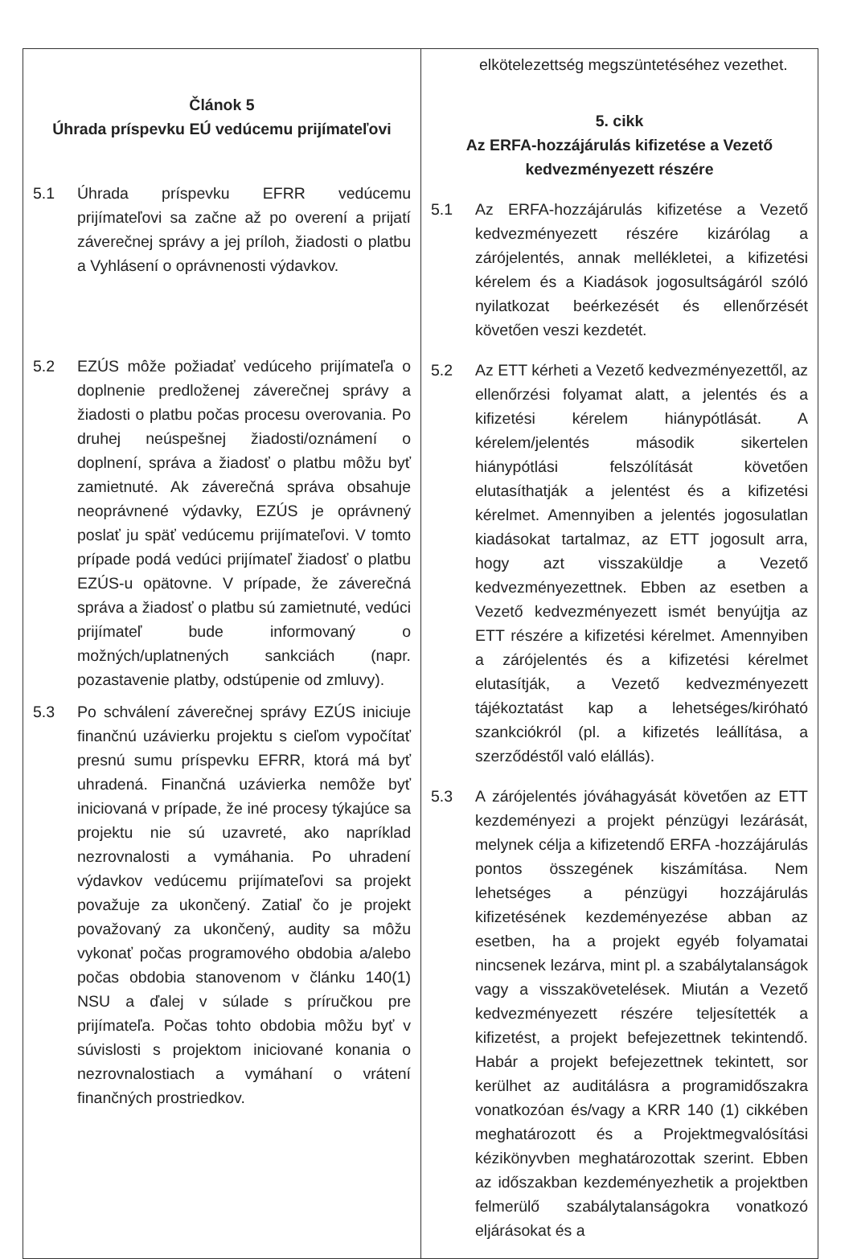| Článok 5 Úhrada príspevku EÚ vedúcemu prijímateľovi 5.1 Úhrada príspevku EFRR vedúcemu prijímateľovi sa začne až po overení a prijatí záverečnej správy a jej príloh, žiadosti o platbu a Vyhlásení o oprávnenosti výdavkov. 5.2 EZÚS môže požiadať vedúceho prijímateľa o doplnenie predloženej záverečnej správy a žiadosti o platbu počas procesu overovania. Po druhej neúspešnej žiadosti/oznámení o doplnení, správa a žiadosť o platbu môžu byť zamietnuté. Ak záverečná správa obsahuje neoprávnené výdavky, EZÚS je oprávnený poslať ju späť vedúcemu prijímateľovi. V tomto prípade podá vedúci prijímateľ žiadosť o platbu EZÚS-u opätovne. V prípade, že záverečná správa a žiadosť o platbu sú zamietnuté, vedúci prijímateľ bude informovaný o možných/uplatnených sankciách (napr. pozastavenie platby, odstúpenie od zmluvy). 5.3 Po schválení záverečnej správy EZÚS iniciuje finančnú uzávierku projektu s cieľom vypočítať presnú sumu príspevku EFRR, ktorá má byť uhradená. Finančná uzávierka nemôže byť iniciovaná v prípade, že iné procesy týkajúce sa projektu nie sú uzavreté, ako napríklad nezrovnalosti a vymáhania. Po uhradení výdavkov vedúcemu prijímateľovi sa projekt považuje za ukončený. Zatiaľ čo je projekt považovaný za ukončený, audity sa môžu vykonať počas programového obdobia a/alebo počas obdobia stanovenom v článku 140(1) NSU a ďalej v súlade s príručkou pre prijímateľa. Počas tohto obdobia môžu byť v súvislosti s projektom iniciované konania o nezrovnalostiach a vymáhaní o vrátení finančných prostriedkov. | elkötelezettség megszüntetéséhez vezethet. 5. cikk Az ERFA-hozzájárulás kifizetése a Vezető kedvezményezett részére 5.1 Az ERFA-hozzájárulás kifizetése a Vezető kedvezményezett részére kizárólag a zárójelentés, annak mellékletei, a kifizetési kérelem és a Kiadások jogosultságáról szóló nyilatkozat beérkezését és ellenőrzését követően veszi kezdetét. 5.2 Az ETT kérheti a Vezető kedvezményezettől, az ellenőrzési folyamat alatt, a jelentés és a kifizetési kérelem hiánypótlását. A kérelem/jelentés második sikertelen hiánypótlási felszólítását követően elutasíthatják a jelentést és a kifizetési kérelmet. Amennyiben a jelentés jogosulatlan kiadásokat tartalmaz, az ETT jogosult arra, hogy azt visszaküldje a Vezető kedvezményezettnek. Ebben az esetben a Vezető kedvezményezett ismét benyújtja az ETT részére a kifizetési kérelmet. Amennyiben a zárójelentés és a kifizetési kérelmet elutasítják, a Vezető kedvezményezett tájékoztatást kap a lehetséges/kiróható szankciókról (pl. a kifizetés leállítása, a szerződéstől való elállás). 5.3 A zárójelentés jóváhagyását követően az ETT kezdeményezi a projekt pénzügyi lezárását, melynek célja a kifizetendő ERFA -hozzájárulás pontos összegének kiszámítása. Nem lehetséges a pénzügyi hozzájárulás kifizetésének kezdeményezése abban az esetben, ha a projekt egyéb folyamatai nincsenek lezárva, mint pl. a szabálytalanságok vagy a visszakövetelések. Miután a Vezető kedvezményezett részére teljesítették a kifizetést, a projekt befejezettnek tekintendő. Habár a projekt befejezettnek tekintett, sor kerülhet az auditálásra a programidőszakra vonatkozóan és/vagy a KRR 140 (1) cikkében meghatározott és a Projektmegvalósítási kézikönyvben meghatározottak szerint. Ebben az időszakban kezdeményezhetik a projektben felmerülő szabálytalanságokra vonatkozó eljárásokat és a |